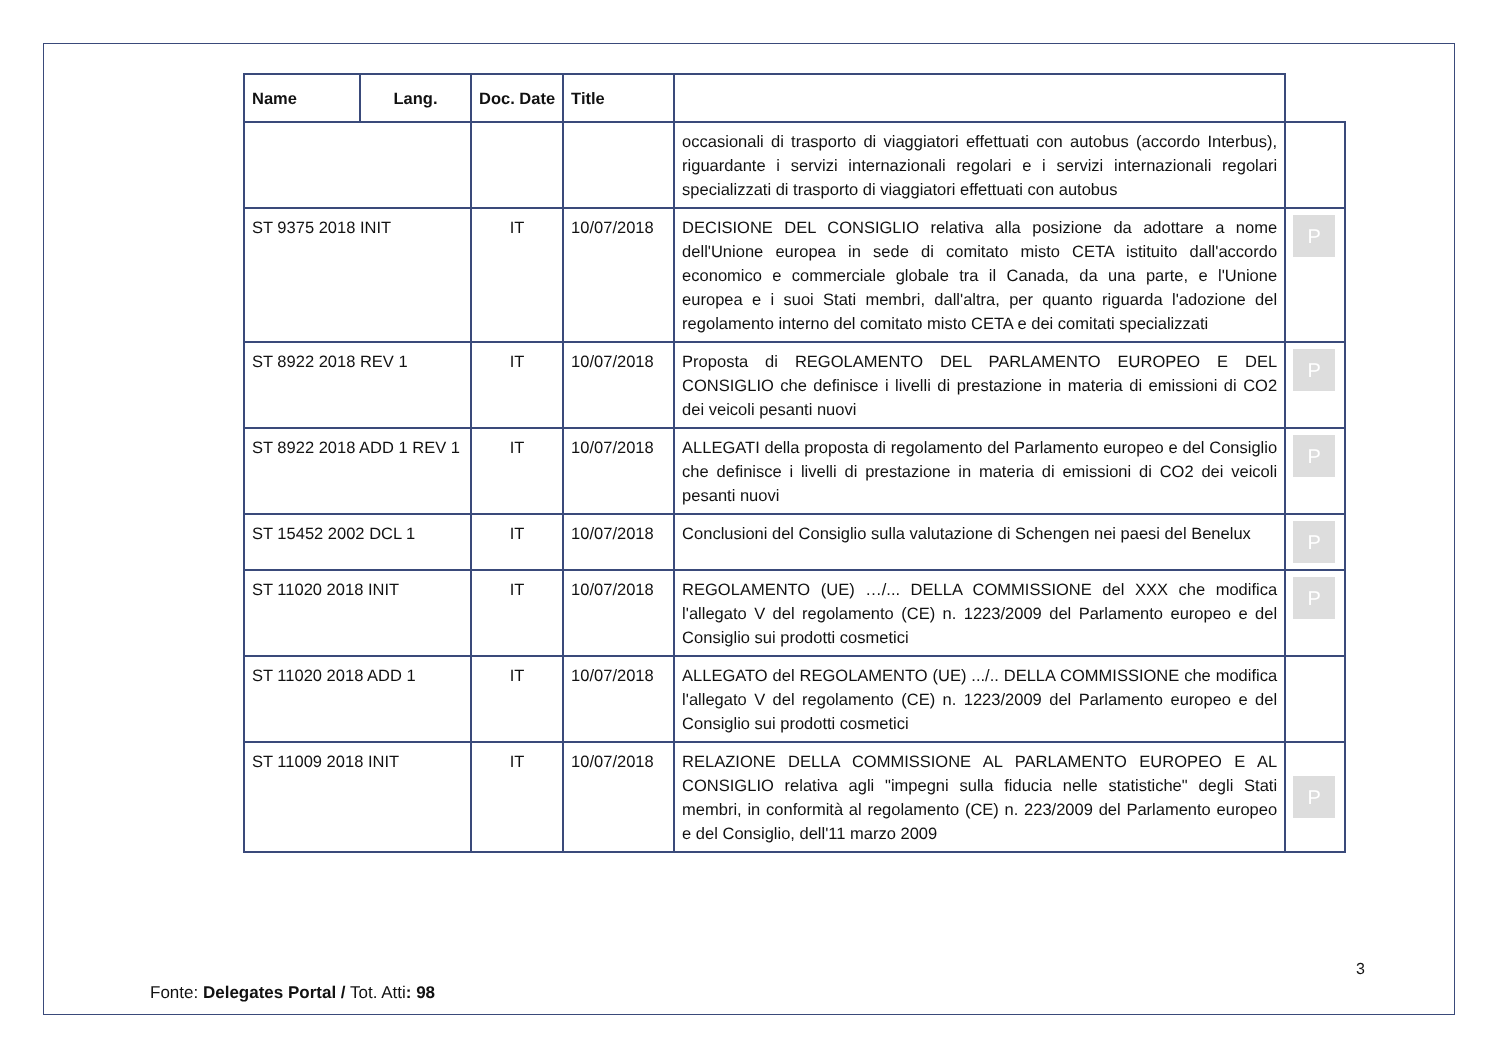| Name | Lang. | Doc. Date | Title | | |
| | | | | occasionali di trasporto di viaggiatori effettuati con autobus (accordo Interbus), riguardante i servizi internazionali regolari e i servizi internazionali regolari specializzati di trasporto di viaggiatori effettuati con autobus | |
| ST 9375 2018 INIT | | IT | 10/07/2018 | DECISIONE DEL CONSIGLIO relativa alla posizione da adottare a nome dell'Unione europea in sede di comitato misto CETA istituito dall'accordo economico e commerciale globale tra il Canada, da una parte, e l'Unione europea e i suoi Stati membri, dall'altra, per quanto riguarda l'adozione del regolamento interno del comitato misto CETA e dei comitati specializzati | P |
| ST 8922 2018 REV 1 | | IT | 10/07/2018 | Proposta di REGOLAMENTO DEL PARLAMENTO EUROPEO E DEL CONSIGLIO che definisce i livelli di prestazione in materia di emissioni di CO2 dei veicoli pesanti nuovi | P |
| ST 8922 2018 ADD 1 REV 1 | | IT | 10/07/2018 | ALLEGATI della proposta di regolamento del Parlamento europeo e del Consiglio che definisce i livelli di prestazione in materia di emissioni di CO2 dei veicoli pesanti nuovi | P |
| ST 15452 2002 DCL 1 | | IT | 10/07/2018 | Conclusioni del Consiglio sulla valutazione di Schengen nei paesi del Benelux | P |
| ST 11020 2018 INIT | | IT | 10/07/2018 | REGOLAMENTO (UE) …/... DELLA COMMISSIONE del XXX che modifica l'allegato V del regolamento (CE) n. 1223/2009 del Parlamento europeo e del Consiglio sui prodotti cosmetici | P |
| ST 11020 2018 ADD 1 | | IT | 10/07/2018 | ALLEGATO del REGOLAMENTO (UE) .../.. DELLA COMMISSIONE che modifica l'allegato V del regolamento (CE) n. 1223/2009 del Parlamento europeo e del Consiglio sui prodotti cosmetici | |
| ST 11009 2018 INIT | | IT | 10/07/2018 | RELAZIONE DELLA COMMISSIONE AL PARLAMENTO EUROPEO E AL CONSIGLIO relativa agli "impegni sulla fiducia nelle statistiche" degli Stati membri, in conformità al regolamento (CE) n. 223/2009 del Parlamento europeo e del Consiglio, dell'11 marzo 2009 | P |
3
Fonte: Delegates Portal / Tot. Atti: 98